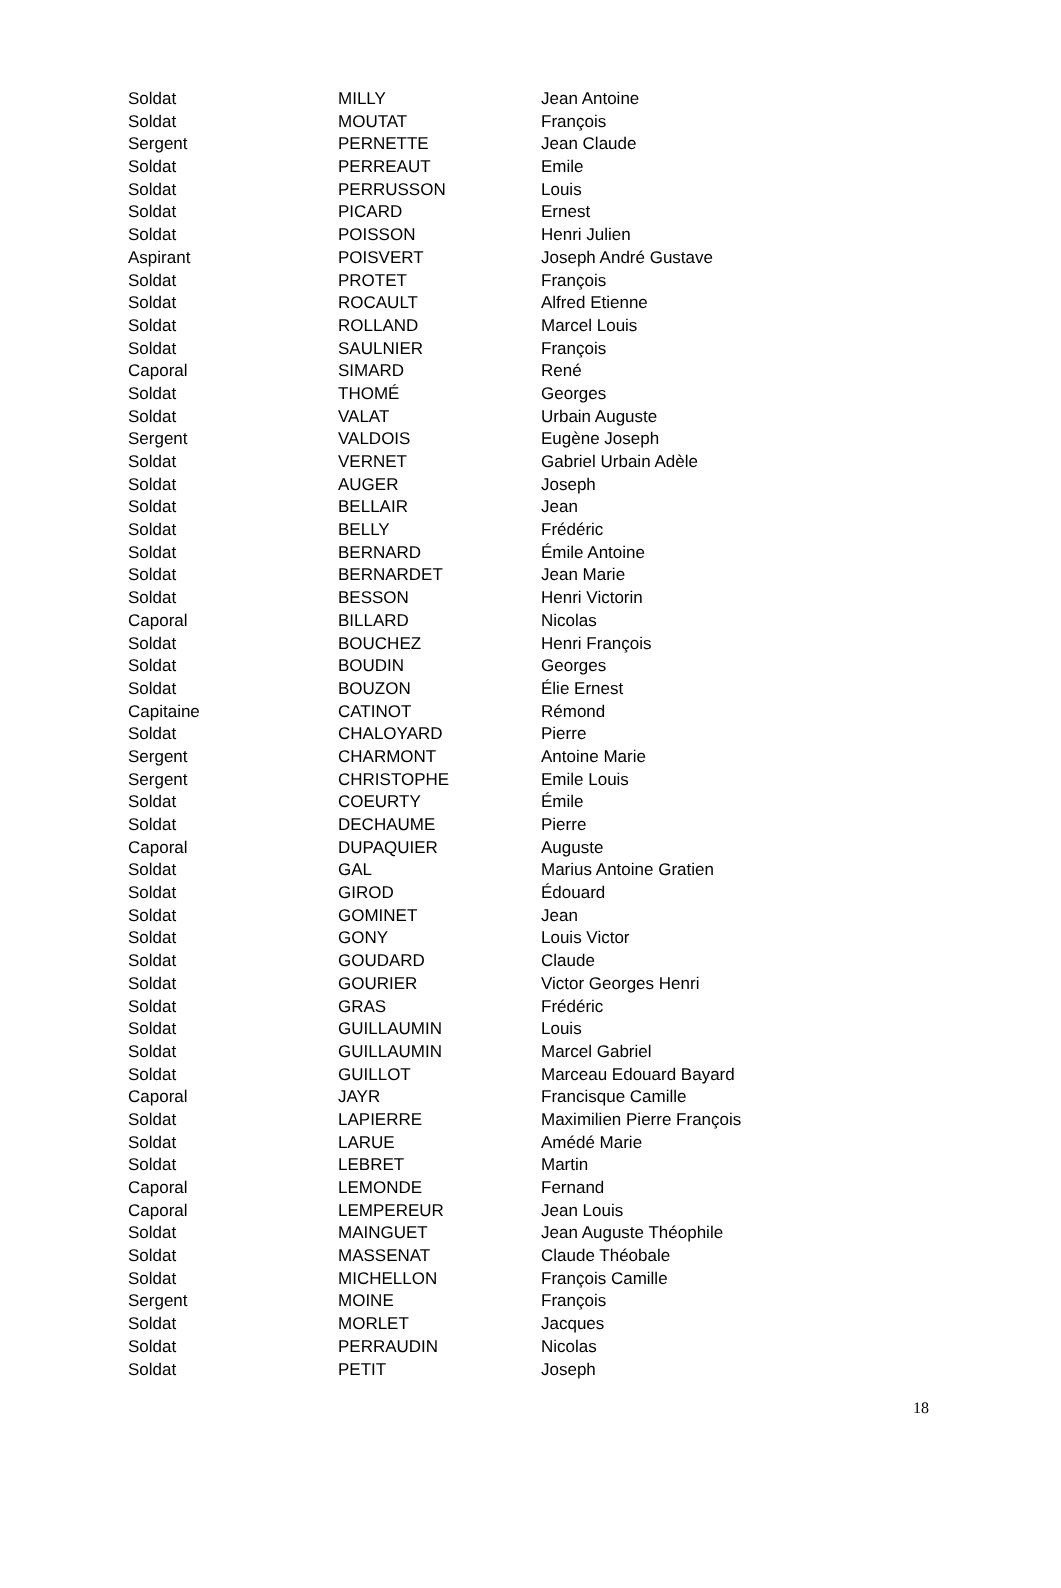| Soldat | MILLY | Jean Antoine |
| Soldat | MOUTAT | François |
| Sergent | PERNETTE | Jean Claude |
| Soldat | PERREAUT | Emile |
| Soldat | PERRUSSON | Louis |
| Soldat | PICARD | Ernest |
| Soldat | POISSON | Henri Julien |
| Aspirant | POISVERT | Joseph André Gustave |
| Soldat | PROTET | François |
| Soldat | ROCAULT | Alfred Etienne |
| Soldat | ROLLAND | Marcel Louis |
| Soldat | SAULNIER | François |
| Caporal | SIMARD | René |
| Soldat | THOMÉ | Georges |
| Soldat | VALAT | Urbain Auguste |
| Sergent | VALDOIS | Eugène Joseph |
| Soldat | VERNET | Gabriel Urbain Adèle |
| Soldat | AUGER | Joseph |
| Soldat | BELLAIR | Jean |
| Soldat | BELLY | Frédéric |
| Soldat | BERNARD | Émile Antoine |
| Soldat | BERNARDET | Jean Marie |
| Soldat | BESSON | Henri Victorin |
| Caporal | BILLARD | Nicolas |
| Soldat | BOUCHEZ | Henri François |
| Soldat | BOUDIN | Georges |
| Soldat | BOUZON | Élie Ernest |
| Capitaine | CATINOT | Rémond |
| Soldat | CHALOYARD | Pierre |
| Sergent | CHARMONT | Antoine Marie |
| Sergent | CHRISTOPHE | Emile Louis |
| Soldat | COEURTY | Émile |
| Soldat | DECHAUME | Pierre |
| Caporal | DUPAQUIER | Auguste |
| Soldat | GAL | Marius Antoine Gratien |
| Soldat | GIROD | Édouard |
| Soldat | GOMINET | Jean |
| Soldat | GONY | Louis Victor |
| Soldat | GOUDARD | Claude |
| Soldat | GOURIER | Victor Georges Henri |
| Soldat | GRAS | Frédéric |
| Soldat | GUILLAUMIN | Louis |
| Soldat | GUILLAUMIN | Marcel Gabriel |
| Soldat | GUILLOT | Marceau Edouard Bayard |
| Caporal | JAYR | Francisque Camille |
| Soldat | LAPIERRE | Maximilien Pierre François |
| Soldat | LARUE | Amédé Marie |
| Soldat | LEBRET | Martin |
| Caporal | LEMONDE | Fernand |
| Caporal | LEMPEREUR | Jean Louis |
| Soldat | MAINGUET | Jean Auguste Théophile |
| Soldat | MASSENAT | Claude Théobale |
| Soldat | MICHELLON | François Camille |
| Sergent | MOINE | François |
| Soldat | MORLET | Jacques |
| Soldat | PERRAUDIN | Nicolas |
| Soldat | PETIT | Joseph |
18